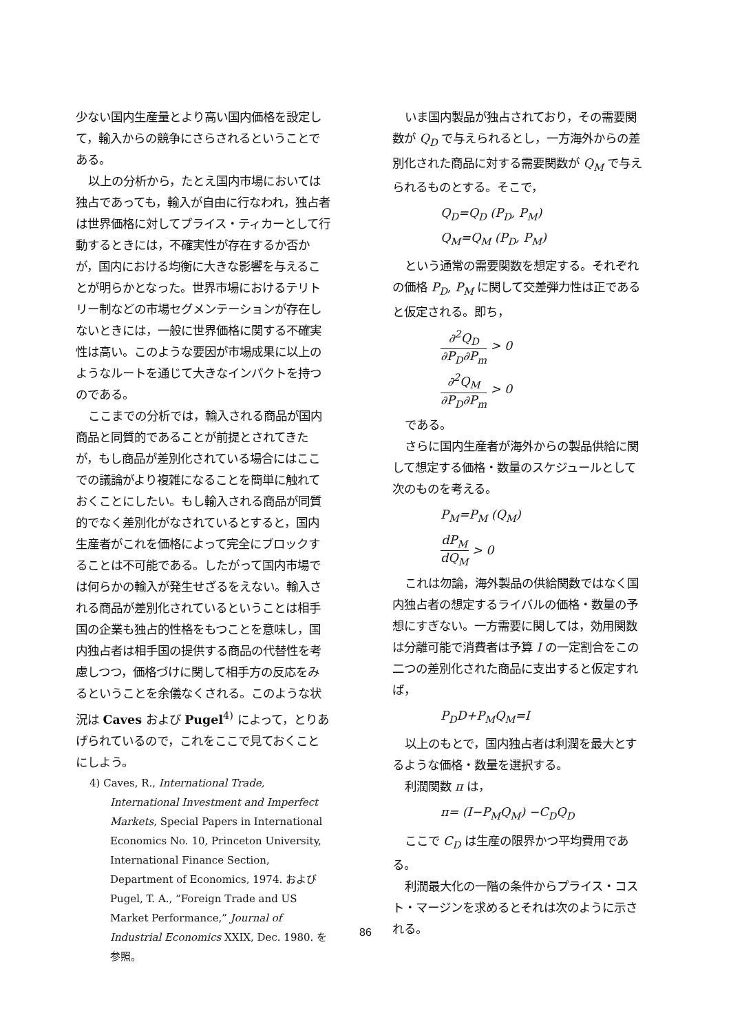少ない国内生産量とより高い国内価格を設定して，輸入からの競争にさらされるということである。
以上の分析から，たとえ国内市場においては独占であっても，輸入が自由に行なわれ，独占者は世界価格に対してプライス・ティカーとして行動するときには，不確実性が存在するか否かが，国内における均衡に大きな影響を与えることが明らかとなった。世界市場におけるテリトリー制などの市場セグメンテーションが存在しないときには，一般に世界価格に関する不確実性は高い。このような要因が市場成果に以上のようなルートを通じて大きなインパクトを持つのである。
ここまでの分析では，輸入される商品が国内商品と同質的であることが前提とされてきたが，もし商品が差別化されている場合にはここでの議論がより複雑になることを簡単に触れておくことにしたい。もし輸入される商品が同質的でなく差別化がなされているとすると，国内生産者がこれを価格によって完全にブロックすることは不可能である。したがって国内市場では何らかの輸入が発生せざるをえない。輸入される商品が差別化されているということは相手国の企業も独占的性格をもつことを意味し，国内独占者は相手国の提供する商品の代替性を考慮しつつ，価格づけに関して相手方の反応をみるということを余儀なくされる。このような状況は Caves および Pugel<sup>4)</sup> によって，とりあげられているので，これをここで見ておくことにしよう。
4) Caves, R., International Trade, International Investment and Imperfect Markets, Special Papers in International Economics No. 10, Princeton University, International Finance Section, Department of Economics, 1974. および Pugel, T. A., “Foreign Trade and US Market Performance,” Journal of Industrial Economics XXIX, Dec. 1980. を参照。
いま国内製品が独占されており，その需要関数が Q<sub>D</sub> で与えられるとし，一方海外からの差別化された商品に対する需要関数が Q<sub>M</sub> で与えられるものとする。そこで，
Q<sub>D</sub>=Q<sub>D</sub> (P<sub>D</sub>, P<sub>M</sub>)
Q<sub>M</sub>=Q<sub>M</sub> (P<sub>D</sub>, P<sub>M</sub>)
という通常の需要関数を想定する。それぞれの価格 P<sub>D</sub>, P<sub>M</sub> に関して交差弾力性は正であると仮定される。即ち，
∂<sup>2</sup>Q<sub>D</sub> ∂P<sub>D</sub>∂P<sub>m</sub> > 0
∂<sup>2</sup>Q<sub>M</sub> ∂P<sub>D</sub>∂P<sub>m</sub> > 0
である。
さらに国内生産者が海外からの製品供給に関して想定する価格・数量のスケジュールとして次のものを考える。
P<sub>M</sub>=P<sub>M</sub> (Q<sub>M</sub>)
dP<sub>M</sub> dQ<sub>M</sub> > 0
これは勿論，海外製品の供給関数ではなく国内独占者の想定するライバルの価格・数量の予想にすぎない。一方需要に関しては，効用関数は分離可能で消費者は予算 I の一定割合をこの二つの差別化された商品に支出すると仮定すれば，
P<sub>D</sub>D+P<sub>M</sub>Q<sub>M</sub>=I
以上のもとで，国内独占者は利潤を最大とするような価格・数量を選択する。
利潤関数 π は，
π= (I−P<sub>M</sub>Q<sub>M</sub>) −C<sub>D</sub>Q<sub>D</sub>
ここで C<sub>D</sub> は生産の限界かつ平均費用である。
利潤最大化の一階の条件からプライス・コスト・マージンを求めるとそれは次のように示される。
86